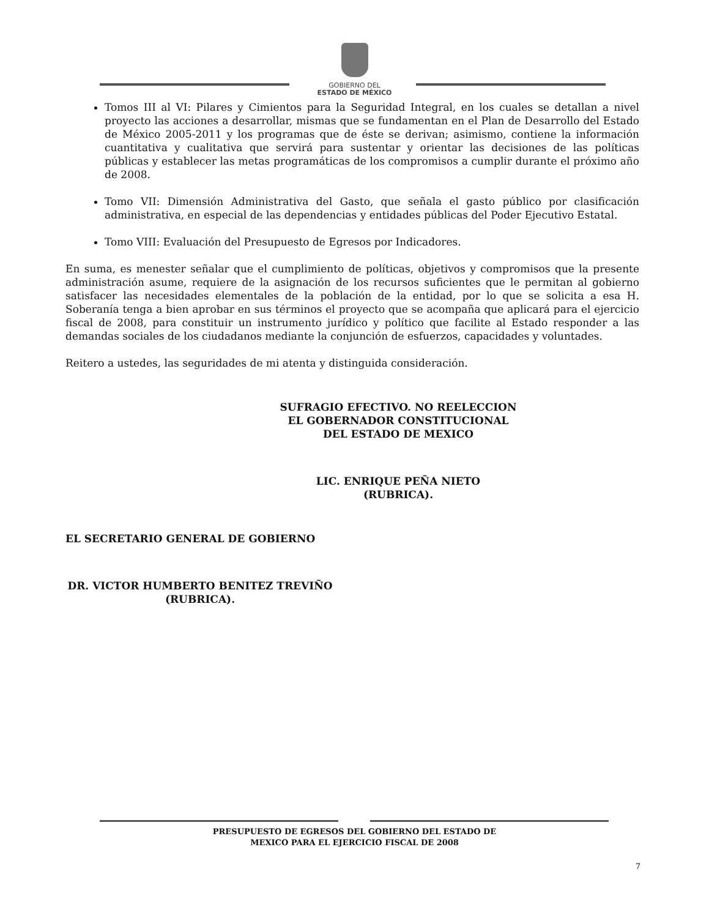GOBIERNO DEL
ESTADO DE MÉXICO
Tomos III al VI: Pilares y Cimientos para la Seguridad Integral, en los cuales se detallan a nivel proyecto las acciones a desarrollar, mismas que se fundamentan en el Plan de Desarrollo del Estado de México 2005-2011 y los programas que de éste se derivan; asimismo, contiene la información cuantitativa y cualitativa que servirá para sustentar y orientar las decisiones de las políticas públicas y establecer las metas programáticas de los compromisos a cumplir durante el próximo año de 2008.
Tomo VII: Dimensión Administrativa del Gasto, que señala el gasto público por clasificación administrativa, en especial de las dependencias y entidades públicas del Poder Ejecutivo Estatal.
Tomo VIII: Evaluación del Presupuesto de Egresos por Indicadores.
En suma, es menester señalar que el cumplimiento de políticas, objetivos y compromisos que la presente administración asume, requiere de la asignación de los recursos suficientes que le permitan al gobierno satisfacer las necesidades elementales de la población de la entidad, por lo que se solicita a esa H. Soberanía tenga a bien aprobar en sus términos el proyecto que se acompaña que aplicará para el ejercicio fiscal de 2008, para constituir un instrumento jurídico y político que facilite al Estado responder a las demandas sociales de los ciudadanos mediante la conjunción de esfuerzos, capacidades y voluntades.
Reitero a ustedes, las seguridades de mi atenta y distinguida consideración.
SUFRAGIO EFECTIVO. NO REELECCION
EL GOBERNADOR CONSTITUCIONAL
DEL ESTADO DE MEXICO
LIC. ENRIQUE PEÑA NIETO
(RUBRICA).
EL SECRETARIO GENERAL DE GOBIERNO
DR. VICTOR HUMBERTO BENITEZ TREVIÑO
(RUBRICA).
PRESUPUESTO DE EGRESOS DEL GOBIERNO DEL ESTADO DE
MEXICO PARA EL EJERCICIO FISCAL DE 2008
7